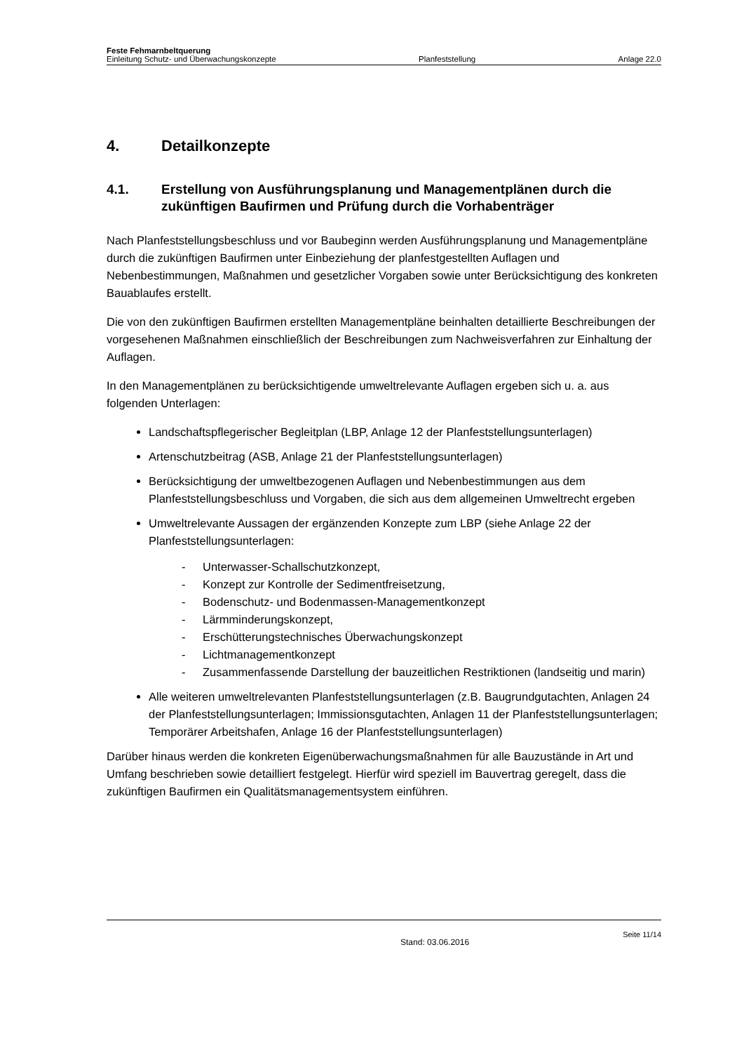Feste Fehmarnbeltquerung
Einleitung Schutz- und Überwachungskonzepte Planfeststellung Anlage 22.0
4. Detailkonzepte
4.1. Erstellung von Ausführungsplanung und Managementplänen durch die zukünftigen Baufirmen und Prüfung durch die Vorhabenträger
Nach Planfeststellungsbeschluss und vor Baubeginn werden Ausführungsplanung und Managementpläne durch die zukünftigen Baufirmen unter Einbeziehung der planfestgestellten Auflagen und Nebenbestimmungen, Maßnahmen und gesetzlicher Vorgaben sowie unter Berücksichtigung des konkreten Bauablaufes erstellt.
Die von den zukünftigen Baufirmen erstellten Managementpläne beinhalten detaillierte Beschreibungen der vorgesehenen Maßnahmen einschließlich der Beschreibungen zum Nachweisverfahren zur Einhaltung der Auflagen.
In den Managementplänen zu berücksichtigende umweltrelevante Auflagen ergeben sich u. a. aus folgenden Unterlagen:
Landschaftspflegerischer Begleitplan (LBP, Anlage 12 der Planfeststellungsunterlagen)
Artenschutzbeitrag (ASB, Anlage 21 der Planfeststellungsunterlagen)
Berücksichtigung der umweltbezogenen Auflagen und Nebenbestimmungen aus dem Planfeststellungsbeschluss und Vorgaben, die sich aus dem allgemeinen Umweltrecht ergeben
Umweltrelevante Aussagen der ergänzenden Konzepte zum LBP (siehe Anlage 22 der Planfeststellungsunterlagen:
- Unterwasser-Schallschutzkonzept,
- Konzept zur Kontrolle der Sedimentfreisetzung,
- Bodenschutz- und Bodenmassen-Managementkonzept
- Lärmminderungskonzept,
- Erschütterungstechnisches Überwachungskonzept
- Lichtmanagementkonzept
- Zusammenfassende Darstellung der bauzeitlichen Restriktionen (landseitig und marin)
Alle weiteren umweltrelevanten Planfeststellungsunterlagen (z.B. Baugrundgutachten, Anlagen 24 der Planfeststellungsunterlagen; Immissionsgutachten, Anlagen 11 der Planfeststellungsunterlagen; Temporärer Arbeitshafen, Anlage 16 der Planfeststellungsunterlagen)
Darüber hinaus werden die konkreten Eigenüberwachungsmaßnahmen für alle Bauzustände in Art und Umfang beschrieben sowie detailliert festgelegt. Hierfür wird speziell im Bauvertrag geregelt, dass die zukünftigen Baufirmen ein Qualitätsmanagementsystem einführen.
Stand: 03.06.2016 Seite 11/14